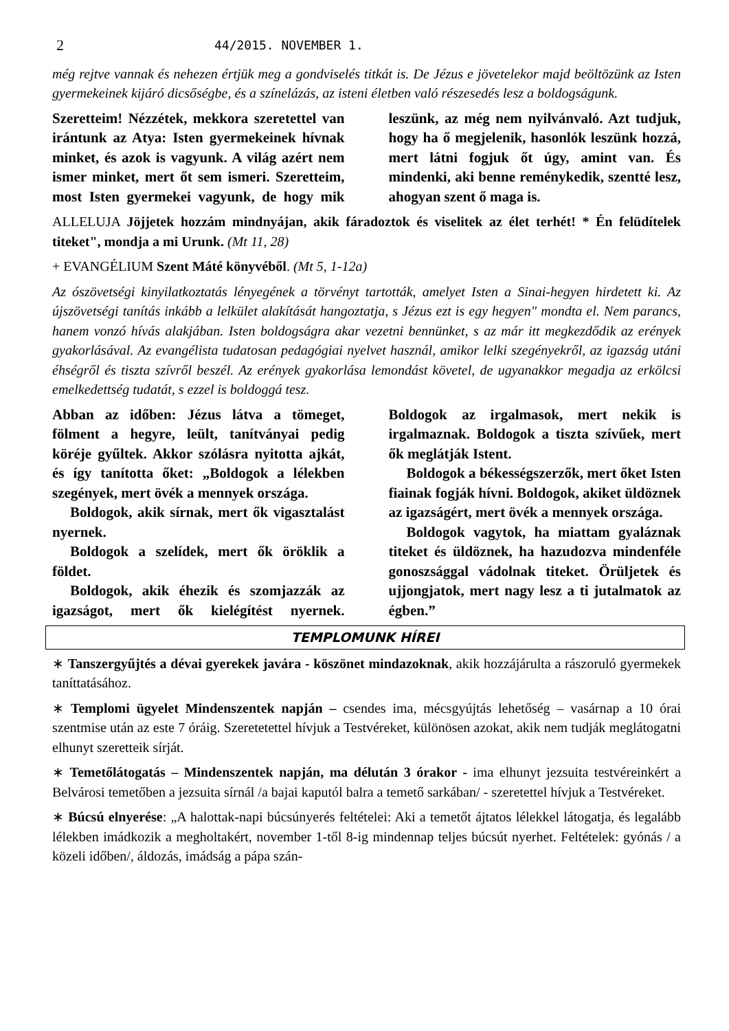2 44/2015. NOVEMBER 1.
még rejtve vannak és nehezen értjük meg a gondviselés titkát is. De Jézus e jövetelekor majd beöltözünk az Isten gyermekeinek kijáró dicsőségbe, és a színelázás, az isteni életben való részesedés lesz a boldogságunk.
Szeretteim! Nézzétek, mekkora szeretettel van irántunk az Atya: Isten gyermekeinek hívnak minket, és azok is vagyunk. A világ azért nem ismer minket, mert őt sem ismeri. Szeretteim, most Isten gyermekei vagyunk, de hogy mik leszünk, az még nem nyilvánvaló. Azt tudjuk, hogy ha ő megjelenik, hasonlók leszünk hozzá, mert látni fogjuk őt úgy, amint van. És mindenki, aki benne reménykedik, szentté lesz, ahogyan szent ő maga is.
ALLELUJA Jöjjetek hozzám mindnyájan, akik fáradoztok és viselitek az élet terhét! * Én felüdítelek titeket", mondja a mi Urunk. (Mt 11, 28)
+ EVANGÉLIUM Szent Máté könyvéből. (Mt 5, 1-12a)
Az ószövetségi kinyilatkoztatás lényegének a törvényt tartották, amelyet Isten a Sinai-hegyen hirdetett ki. Az újszövetségi tanítás inkább a lelkület alakítását hangoztatja, s Jézus ezt is egy hegyen" mondta el. Nem parancs, hanem vonzó hívás alakjában. Isten boldogságra akar vezetni bennünket, s az már itt megkezdődik az erények gyakorlásával. Az evangélista tudatosan pedagógiai nyelvet használ, amikor lelki szegényekről, az igazság utáni éhségről és tiszta szívről beszél. Az erények gyakorlása lemondást követel, de ugyanakkor megadja az erkölcsi emelkedettség tudatát, s ezzel is boldoggá tesz.
Abban az időben: Jézus látva a tömeget, fölment a hegyre, leült, tanítványai pedig köréje gyűltek. Akkor szólásra nyitotta ajkát, és így tanította őket: „Boldogok a lélekben szegények, mert övék a mennyek országa.
Boldogok, akik sírnak, mert ők vigasztalást nyernek.
Boldogok a szelídek, mert ők öröklik a földet.
Boldogok, akik éhezik és szomjazzák az igazságot, mert ők kielégítést nyernek. Boldogok az irgalmasok, mert nekik is irgalmaznak. Boldogok a tiszta szívűek, mert ők meglátják Istent.
Boldogok a békességszerzők, mert őket Isten fiainak fogják hívni. Boldogok, akiket üldöznek az igazságért, mert övék a mennyek országa.
Boldogok vagytok, ha miattam gyaláznak titeket és üldöznek, ha hazudozva mindenféle gonoszsággal vádolnak titeket. Örüljetek és ujjongjatok, mert nagy lesz a ti jutalmatok az égben.”
TEMPLOMUNK HÍREI
∗ Tanszergyűjtés a dévai gyerekek javára - köszönet mindazoknak, akik hozzájárulta a rászoruló gyermekek taníttatásához.
∗ Templomi ügyelet Mindenszentek napján – csendes ima, mécsgyújtás lehetőség – vasárnap a 10 órai szentmise után az este 7 óráig. Szeretetettel hívjuk a Testvéreket, különösen azokat, akik nem tudják meglátogatni elhunyt szeretteik sírját.
∗ Temetőlátogatás – Mindenszentek napján, ma délután 3 órakor - ima elhunyt jezsuita testvéreinkért a Belvárosi temetőben a jezsuita sírnál /a bajai kaputól balra a temető sarkában/ - szeretettel hívjuk a Testvéreket.
∗ Búcsú elnyerése: „A halottak-napi búcsúnyerés feltételei: Aki a temetőt ájtatos lélekkel látogatja, és legalább lélekben imádkozik a megholtakért, november 1-től 8-ig mindennap teljes búcsút nyerhet. Feltételek: gyónás / a közeli időben/, áldozás, imádság a pápa szán-